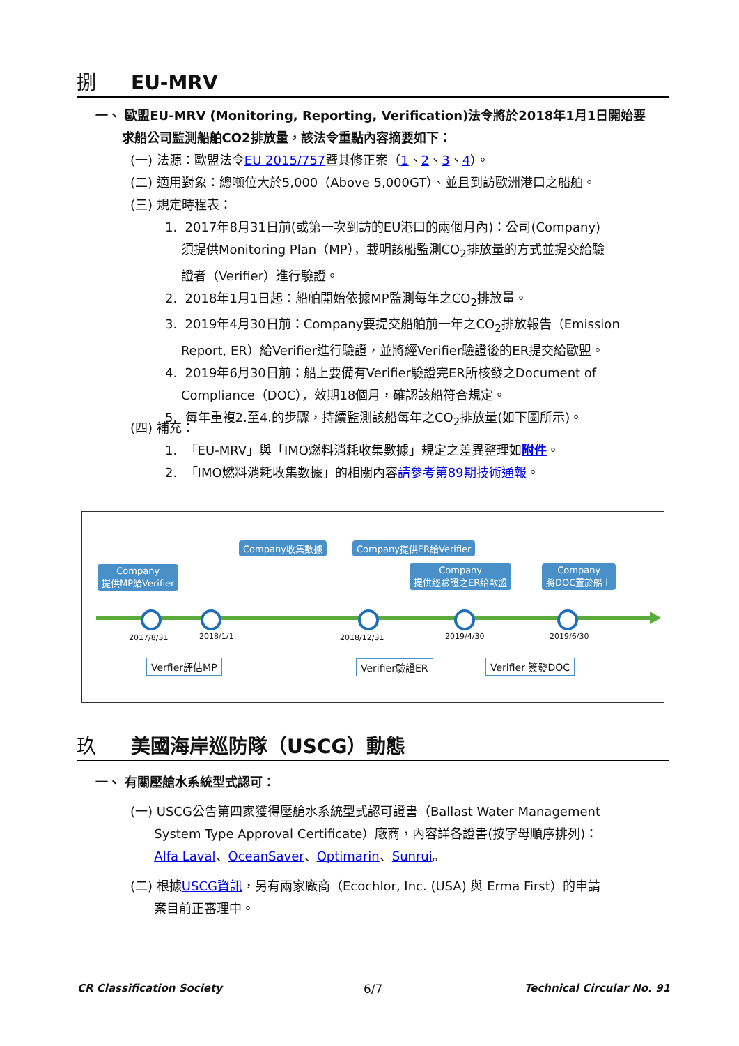捌 EU-MRV
一、 歐盟EU-MRV (Monitoring, Reporting, Verification)法令將於2018年1月1日開始要
求船公司監測船舶CO2排放量，該法令重點內容摘要如下：
(一) 法源：歐盟法令EU 2015/757暨其修正案（1、2、3、4）。
(二) 適用對象：總噸位大於5,000（Above 5,000GT）、並且到訪歐洲港口之船舶。
(三) 規定時程表：
1. 2017年8月31日前(或第一次到訪的EU港口的兩個月內)：公司(Company)
須提供Monitoring Plan（MP），載明該船監測CO<sub>2</sub>排放量的方式並提交給驗
證者（Verifier）進行驗證。
2. 2018年1月1日起：船舶開始依據MP監測每年之CO<sub>2</sub>排放量。
3. 2019年4月30日前：Company要提交船舶前一年之CO<sub>2</sub>排放報告（Emission
Report, ER）給Verifier進行驗證，並將經Verifier驗證後的ER提交給歐盟。
4. 2019年6月30日前：船上要備有Verifier驗證完ER所核發之Document of
Compliance（DOC），效期18個月，確認該船符合規定。
5. 每年重複2.至4.的步驟，持續監測該船每年之CO<sub>2</sub>排放量(如下圖所示)。
(四) 補充：
1. 「EU-MRV」與「IMO燃料消耗收集數據」規定之差異整理如附件。
2. 「IMO燃料消耗收集數據」的相關內容請參考第89期技術通報。
Company
提供MP給Verifier
Company收集數據 Company提供ER給Verifier
Company
提供經驗證之ER給歐盟
Company
將DOC置於船上
2017/8/31 2018/1/1 2018/12/31 2019/4/30 2019/6/30
Verfier評估MP Verifier驗證ER Verifier 簽發DOC
玖 美國海岸巡防隊（USCG）動態
一、 有關壓艙水系統型式認可：
(一) USCG公告第四家獲得壓艙水系統型式認可證書（Ballast Water Management
System Type Approval Certificate）廠商，內容詳各證書(按字母順序排列)：
Alfa Laval、OceanSaver、Optimarin、Sunrui。
(二) 根據USCG資訊，另有兩家廠商（Ecochlor, Inc. (USA) 與 Erma First）的申請
案目前正審理中。
CR Classification Society 6/7 Technical Circular No. 91